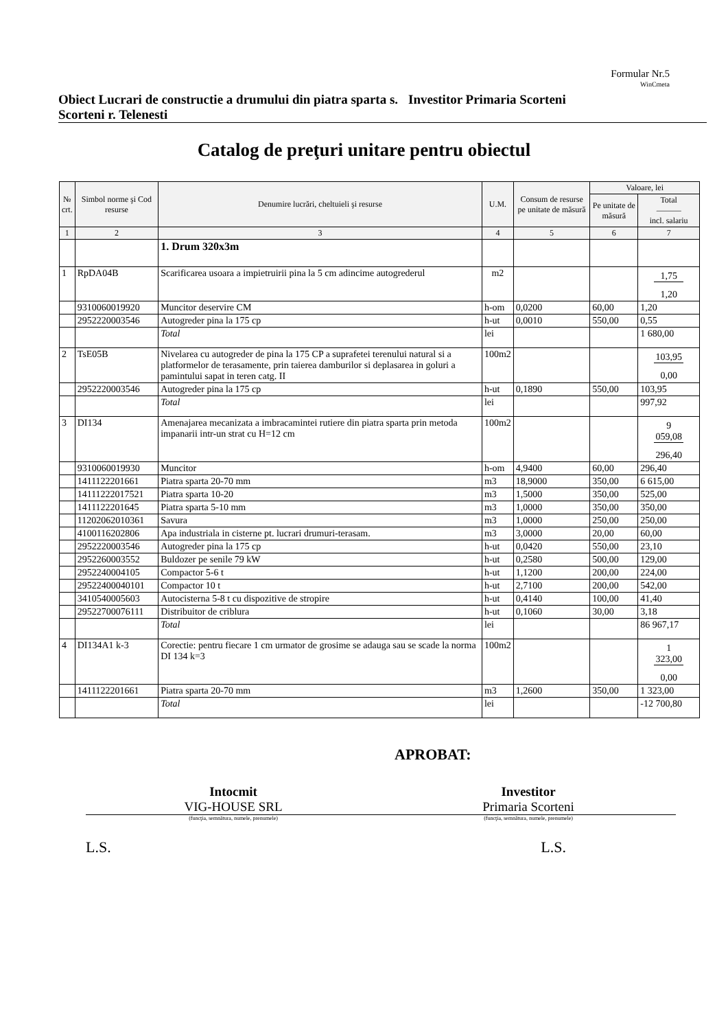Formular Nr.5
WinCmeta
Obiect Lucrari de constructie a drumului din piatra sparta s. Scorteni r. Telenesti
Investitor Primaria Scorteni
Catalog de preţuri unitare pentru obiectul
| № crt. | Simbol norme şi Cod resurse | Denumire lucrări, cheltuieli şi resurse | U.M. | Consum de resurse pe unitate de măsură | Valoare, lei | |
| --- | --- | --- | --- | --- | --- | --- |
| | | | | | Pe unitate de măsură | Total ——— incl. salariu |
| 1 | 2 | 3 | 4 | 5 | 6 | 7 |
| | | 1. Drum 320x3m | | | | |
| 1 | RpDA04B | Scarificarea usoara a impietruirii pina la 5 cm adincime autogrederul | m2 | | | 1,75 1,20 |
| | 9310060019920 | Muncitor deservire CM | h-om | 0,0200 | 60,00 | 1,20 |
| | 2952220003546 | Autogreder pina la 175 cp | h-ut | 0,0010 | 550,00 | 0,55 |
| | | Total | lei | | | 1 680,00 |
| 2 | TsE05B | Nivelarea cu autogreder de pina la 175 CP a suprafetei terenului natural si a platformelor de terasamente, prin taierea damburilor si deplasarea in goluri a pamintului sapat in teren catg. II | 100m2 | | | 103,95 0,00 |
| | 2952220003546 | Autogreder pina la 175 cp | h-ut | 0,1890 | 550,00 | 103,95 |
| | | Total | lei | | | 997,92 |
| 3 | DI134 | Amenajarea mecanizata a imbracamintei rutiere din piatra sparta prin metoda impanarii intr-un strat cu H=12 cm | 100m2 | | | 9 059,08 296,40 |
| | 9310060019930 | Muncitor | h-om | 4,9400 | 60,00 | 296,40 |
| | 1411122201661 | Piatra sparta 20-70 mm | m3 | 18,9000 | 350,00 | 6 615,00 |
| | 14111222017521 | Piatra sparta 10-20 | m3 | 1,5000 | 350,00 | 525,00 |
| | 1411122201645 | Piatra sparta 5-10 mm | m3 | 1,0000 | 350,00 | 350,00 |
| | 11202062010361 | Savura | m3 | 1,0000 | 250,00 | 250,00 |
| | 4100116202806 | Apa industriala in cisterne pt. lucrari drumuri-terasam. | m3 | 3,0000 | 20,00 | 60,00 |
| | 2952220003546 | Autogreder pina la 175 cp | h-ut | 0,0420 | 550,00 | 23,10 |
| | 2952260003552 | Buldozer pe senile 79 kW | h-ut | 0,2580 | 500,00 | 129,00 |
| | 2952240004105 | Compactor 5-6 t | h-ut | 1,1200 | 200,00 | 224,00 |
| | 29522400040101 | Compactor 10 t | h-ut | 2,7100 | 200,00 | 542,00 |
| | 3410540005603 | Autocisterna 5-8 t cu dispozitive de stropire | h-ut | 0,4140 | 100,00 | 41,40 |
| | 29522700076111 | Distribuitor de criblura | h-ut | 0,1060 | 30,00 | 3,18 |
| | | Total | lei | | | 86 967,17 |
| 4 | DI134A1 k-3 | Corectie: pentru fiecare 1 cm urmator de grosime se adauga sau se scade la norma DI 134 k=3 | 100m2 | | | 1 323,00 0,00 |
| | 1411122201661 | Piatra sparta 20-70 mm | m3 | 1,2600 | 350,00 | 1 323,00 |
| | | Total | lei | | | -12 700,80 |
APROBAT:
Intocmit
VIG-HOUSE SRL
Investitor
Primaria Scorteni
(funcţia, semnătura, numele, prenumele)
(funcţia, semnătura, numele, prenumele)
L.S. L.S.